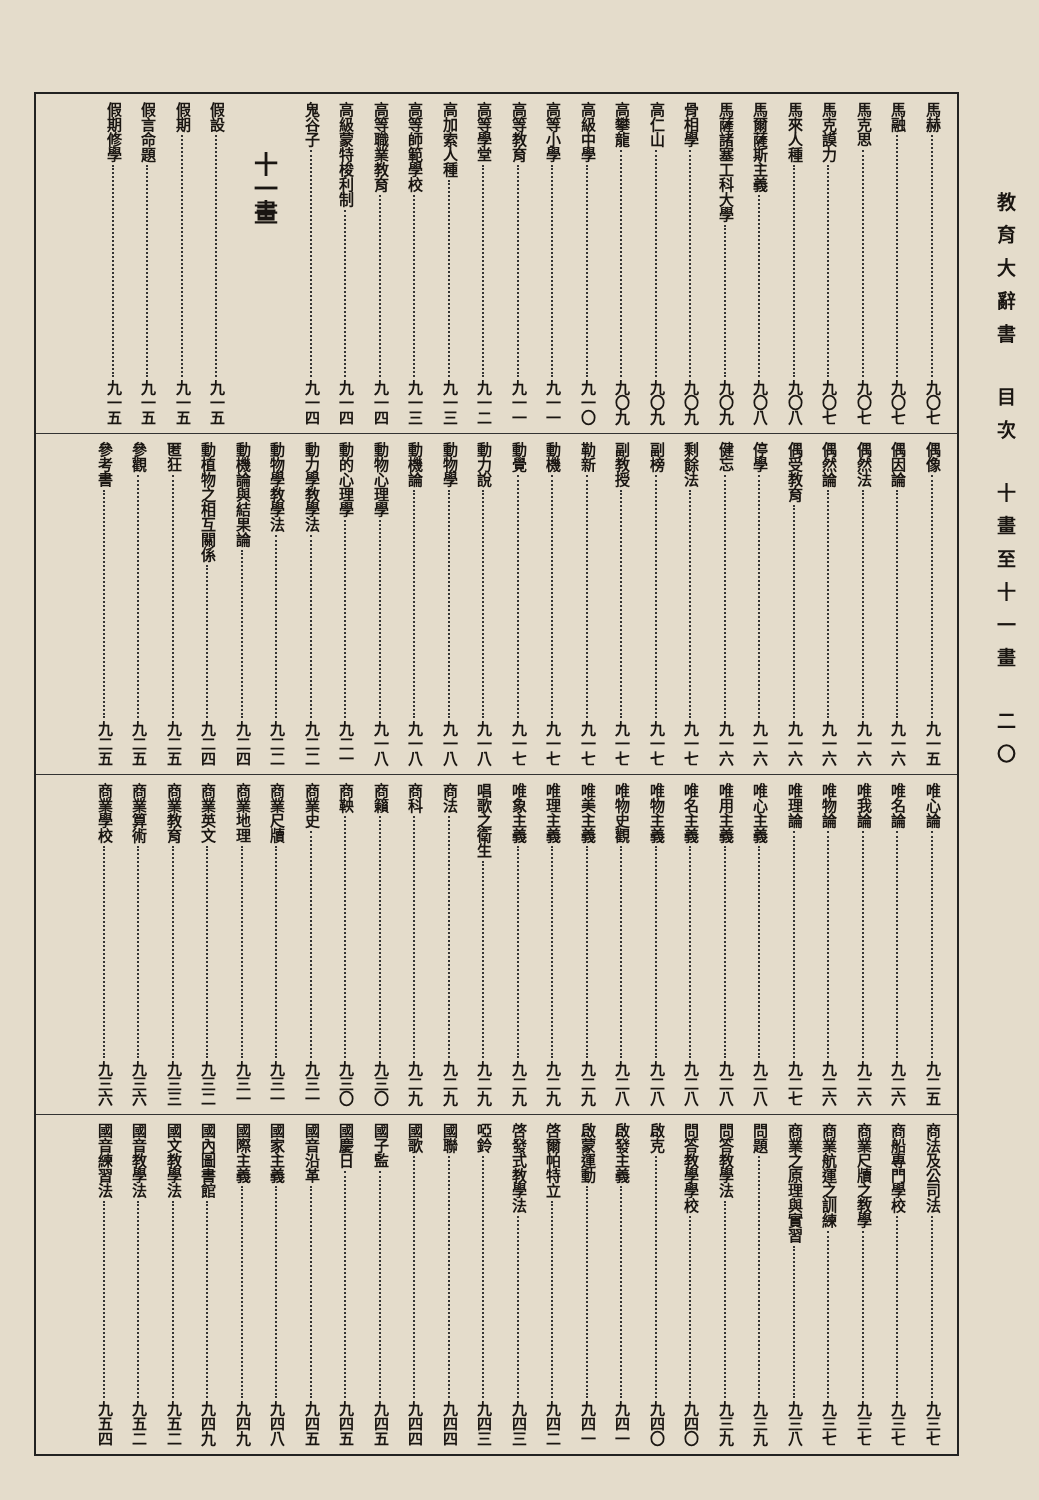教育大辭書 目次 十畫至十一畫 二〇
馬赫 九〇七
馬融 九〇七
馬克思 九〇七
馬克謨力 九〇七
馬來人種 九〇八
馬爾薩斯主義 九〇八
馬薩諸塞工科大學 九〇九
骨相學 九〇九
高仁山 九〇九
高攀龍 九〇九
高級中學 九一〇
高等小學 九一一
高等教育 九一一
高等學堂 九一二
高加索人種 九一三
高等師範學校 九一三
高等職業教育 九一四
高級蒙特梭利制 九一四
鬼谷子 九一四
十一畫
假設 九一五
假期 九一五
假言命題 九一五
假期修學 九一五
偶像 九一五
偶因論 九一六
偶然法 九一六
偶然論 九一六
偶受教育 九一六
停學 九一六
健忘 九一六
剩餘法 九一七
副榜 九一七
副教授 九一七
勒新 九一七
動機 九一七
動覺 九一七
動力說 九一八
動物學 九一八
動機論 九一八
動物心理學 九一八
動的心理學 九二一
動力學教學法 九二二
動物學教學法 九二二
動機論與結果論 九二四
動植物之相互關係 九二四
匿狂 九二五
參觀 九二五
參考書 九二五
唯心論 九二五
唯名論 九二六
唯我論 九二六
唯物論 九二六
唯理論 九二七
唯心主義 九二八
唯用主義 九二八
唯名主義 九二八
唯物主義 九二八
唯物史觀 九二八
唯美主義 九二九
唯理主義 九二九
唯象主義 九二九
唱歌之衛生 九二九
商法 九二九
商科 九二九
商籟 九三〇
商鞅 九三〇
商業史 九三一
商業尺牘 九三一
商業地理 九三一
商業英文 九三二
商業教育 九三三
商業算術 九三六
商業學校 九三六
商法及公司法 九三七
商船專門學校 九三七
商業尺牘之教學 九三七
商業航運之訓練 九三七
商業之原理與實習 九三八
問題 九三九
問答教學法 九三九
問答教學學校 九四〇
啟克 九四〇
啟發主義 九四一
啟蒙運動 九四一
啓爾帕特立 九四二
啓發式教學法 九四三
啞鈴 九四三
國聯 九四四
國歌 九四四
國子監 九四五
國慶日 九四五
國音沿革 九四五
國家主義 九四八
國際主義 九四九
國內圖書館 九四九
國文教學法 九五二
國音教學法 九五二
國音練習法 九五四